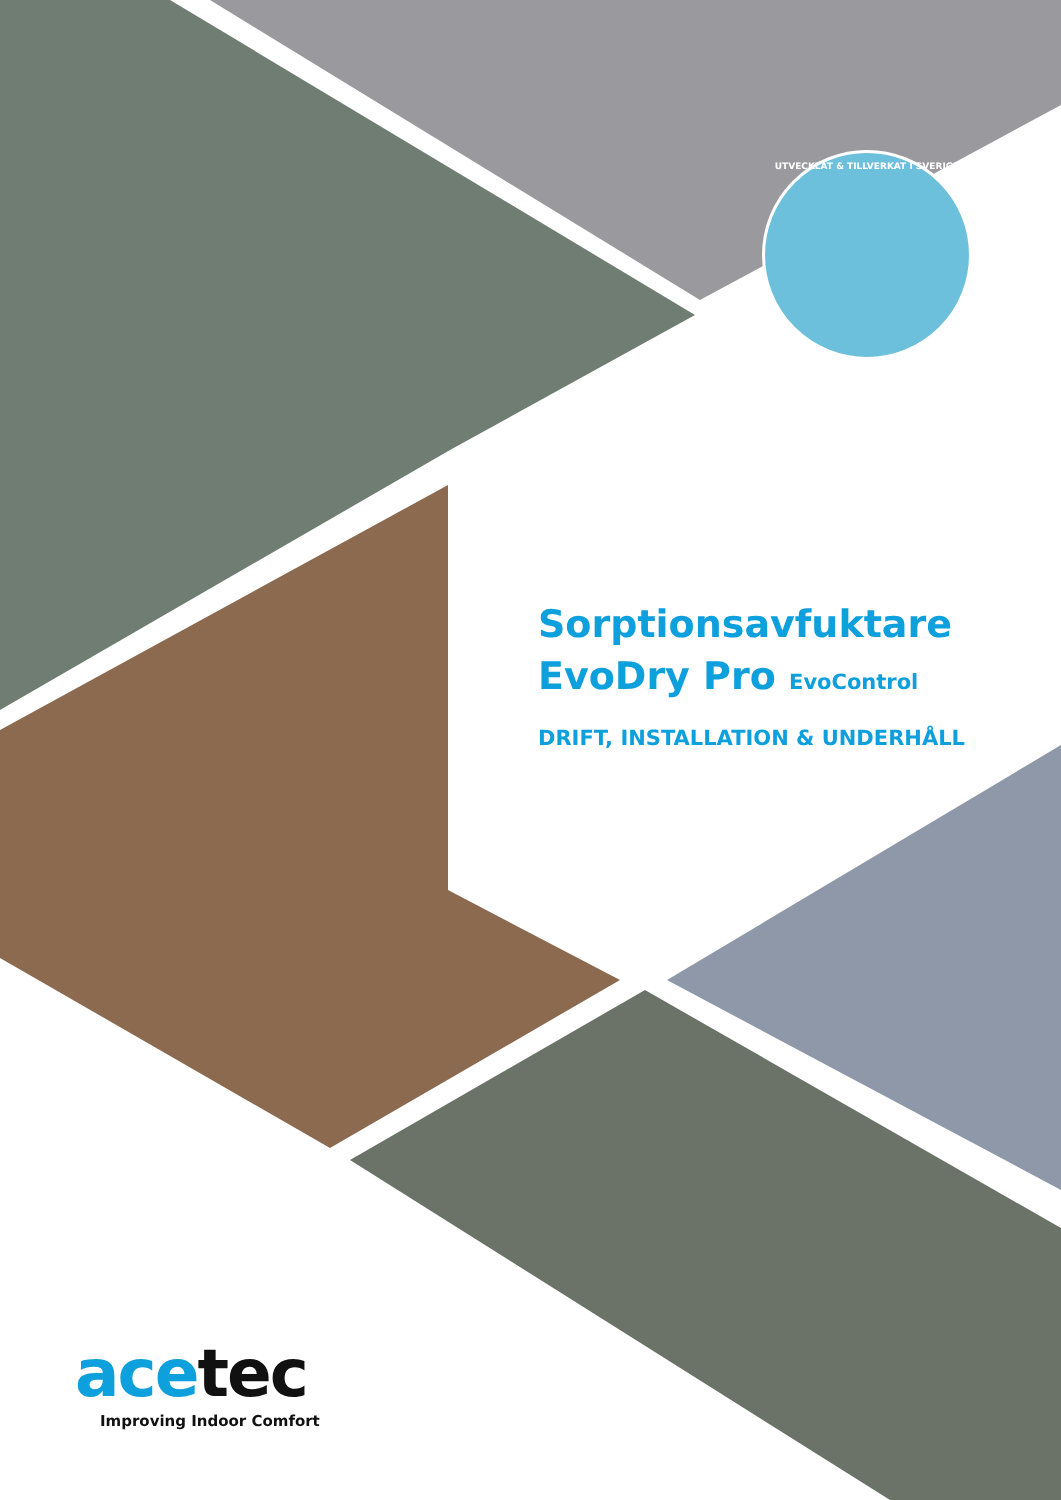UTVECKLAT & TILLVERKAT I SVERIGE
Sorptionsavfuktare
EvoDry Pro EvoControl
DRIFT, INSTALLATION & UNDERHÅLL
acetec
Improving Indoor Comfort